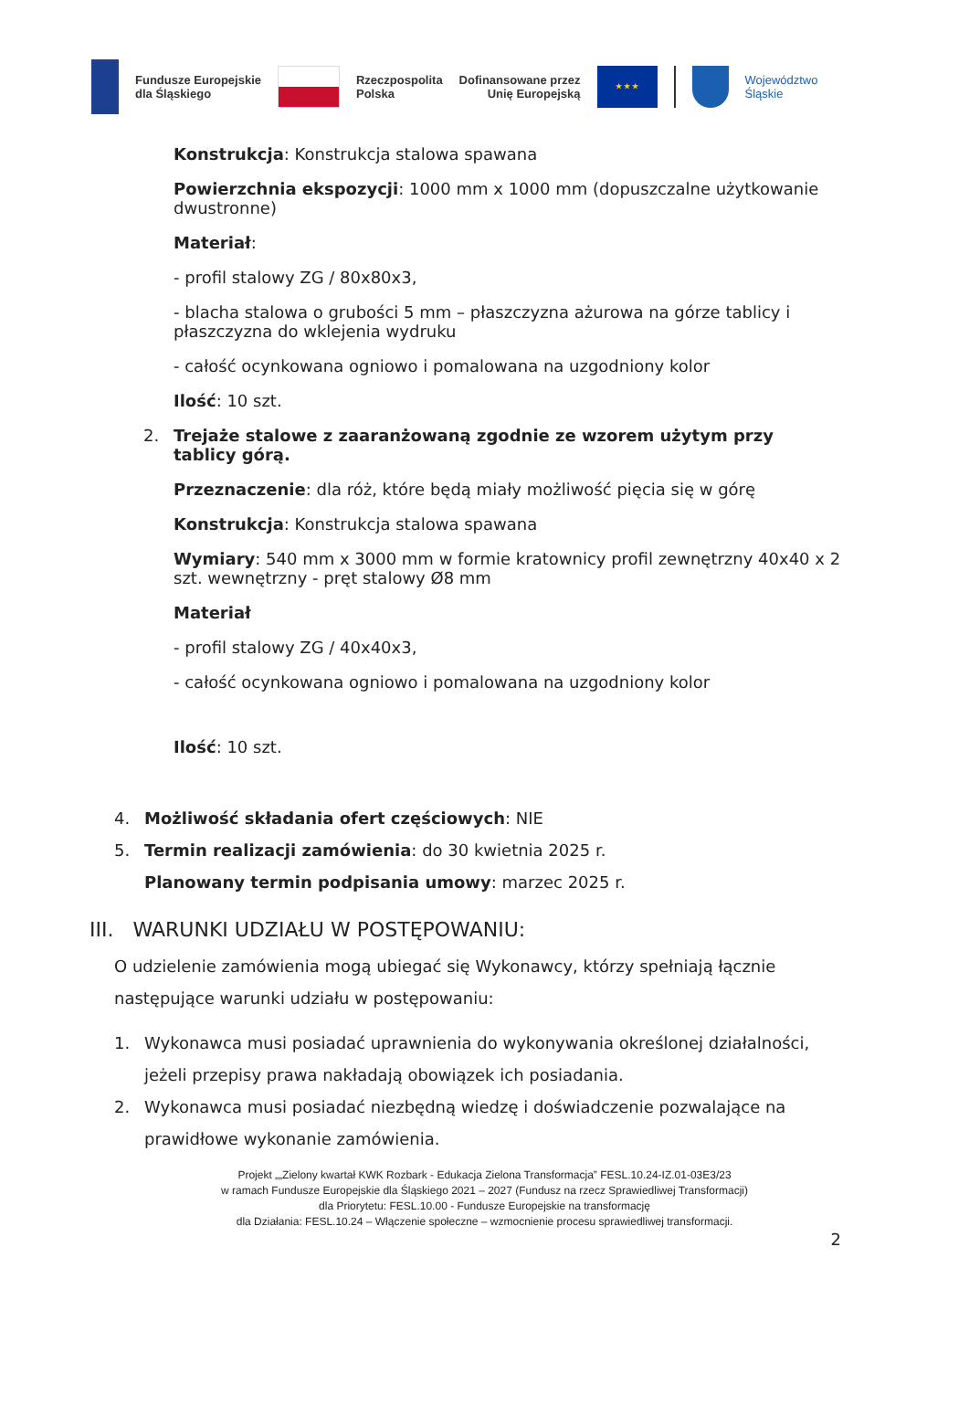Fundusze Europejskie
dla Śląskiego
Rzeczpospolita
Polska
Dofinansowane przez
Unię Europejską
★ ★ ★
Województwo
Śląskie
Konstrukcja: Konstrukcja stalowa spawana
Powierzchnia ekspozycji: 1000 mm x 1000 mm (dopuszczalne użytkowanie dwustronne)
Materiał:
- profil stalowy ZG / 80x80x3,
- blacha stalowa o grubości 5 mm – płaszczyzna ażurowa na górze tablicy i płaszczyzna do wklejenia wydruku
- całość ocynkowana ogniowo i pomalowana na uzgodniony kolor
Ilość: 10 szt.
2. Trejaże stalowe z zaaranżowaną zgodnie ze wzorem użytym przy tablicy górą.
Przeznaczenie: dla róż, które będą miały możliwość pięcia się w górę
Konstrukcja: Konstrukcja stalowa spawana
Wymiary: 540 mm x 3000 mm w formie kratownicy profil zewnętrzny 40x40 x 2 szt. wewnętrzny - pręt stalowy Ø8 mm
Materiał
- profil stalowy ZG / 40x40x3,
- całość ocynkowana ogniowo i pomalowana na uzgodniony kolor
Ilość: 10 szt.
4. Możliwość składania ofert częściowych: NIE
5. Termin realizacji zamówienia: do 30 kwietnia 2025 r.
Planowany termin podpisania umowy: marzec 2025 r.
III. WARUNKI UDZIAŁU W POSTĘPOWANIU:
O udzielenie zamówienia mogą ubiegać się Wykonawcy, którzy spełniają łącznie następujące warunki udziału w postępowaniu:
1. Wykonawca musi posiadać uprawnienia do wykonywania określonej działalności, jeżeli przepisy prawa nakładają obowiązek ich posiadania.
2. Wykonawca musi posiadać niezbędną wiedzę i doświadczenie pozwalające na prawidłowe wykonanie zamówienia.
Projekt „„Zielony kwartał KWK Rozbark - Edukacja Zielona Transformacja” FESL.10.24-IZ.01-03E3/23
w ramach Fundusze Europejskie dla Śląskiego 2021 – 2027 (Fundusz na rzecz Sprawiedliwej Transformacji)
dla Priorytetu: FESL.10.00 - Fundusze Europejskie na transformację
dla Działania: FESL.10.24 – Włączenie społeczne – wzmocnienie procesu sprawiedliwej transformacji.
2